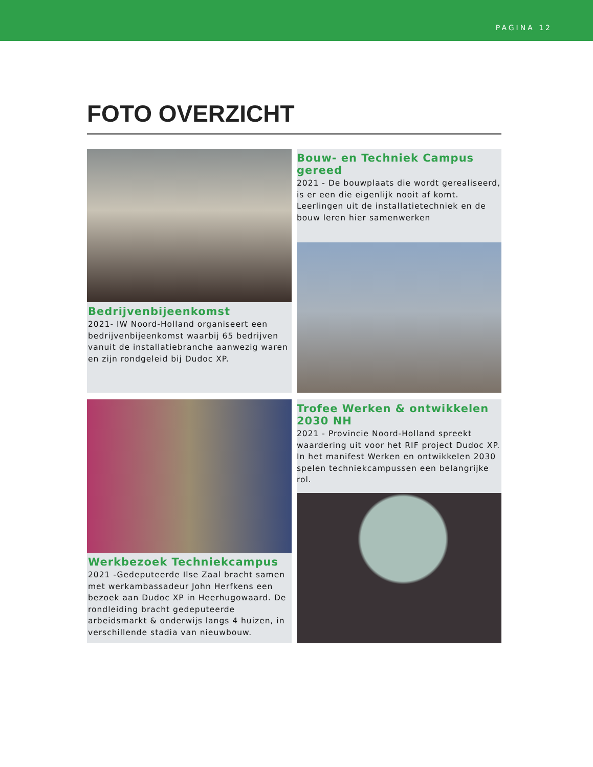PAGINA 12
FOTO OVERZICHT
Bedrijvenbijeenkomst
2021- IW Noord-Holland organiseert een bedrijvenbijeenkomst waarbij 65 bedrijven vanuit de installatiebranche aanwezig waren en zijn rondgeleid bij Dudoc XP.
Bouw- en Techniek Campus gereed
2021 - De bouwplaats die wordt gerealiseerd, is er een die eigenlijk nooit af komt. Leerlingen uit de installatietechniek en de bouw leren hier samenwerken
Werkbezoek Techniekcampus
2021 -Gedeputeerde Ilse Zaal bracht samen met werkambassadeur John Herfkens een bezoek aan Dudoc XP in Heerhugowaard. De rondleiding bracht gedeputeerde arbeidsmarkt & onderwijs langs 4 huizen, in verschillende stadia van nieuwbouw.
Trofee Werken & ontwikkelen 2030 NH
2021 - Provincie Noord-Holland spreekt waardering uit voor het RIF project Dudoc XP. In het manifest Werken en ontwikkelen 2030 spelen techniekcampussen een belangrijke rol.